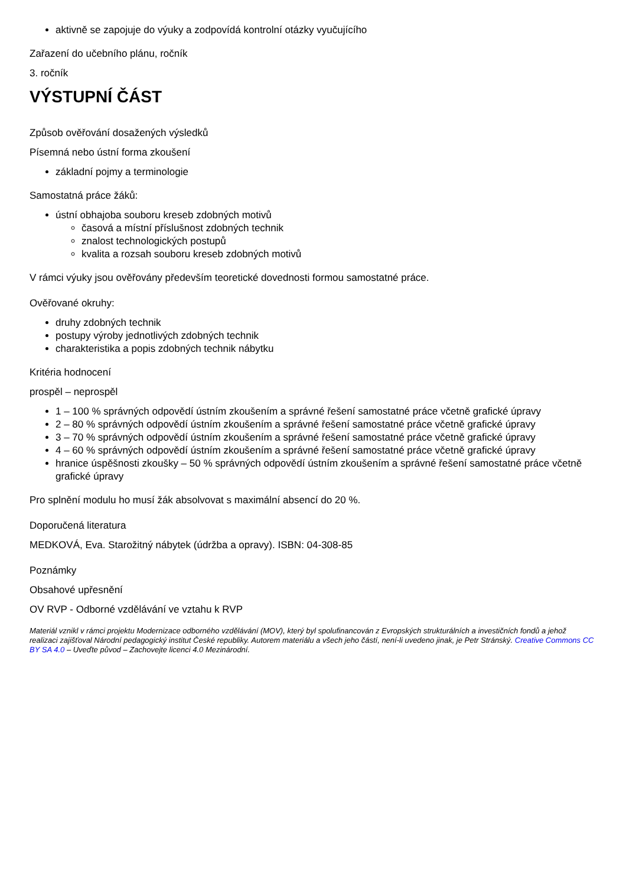aktivně se zapojuje do výuky a zodpovídá kontrolní otázky vyučujícího
Zařazení do učebního plánu, ročník
3. ročník
VÝSTUPNÍ ČÁST
Způsob ověřování dosažených výsledků
Písemná nebo ústní forma zkoušení
základní pojmy a terminologie
Samostatná práce žáků:
ústní obhajoba souboru kreseb zdobných motivů
časová a místní příslušnost zdobných technik
znalost technologických postupů
kvalita a rozsah souboru kreseb zdobných motivů
V rámci výuky jsou ověřovány především teoretické dovednosti formou samostatné práce.
Ověřované okruhy:
druhy zdobných technik
postupy výroby jednotlivých zdobných technik
charakteristika a popis zdobných technik nábytku
Kritéria hodnocení
prospěl – neprospěl
1 – 100 % správných odpovědí ústním zkoušením a správné řešení samostatné práce včetně grafické úpravy
2 – 80 % správných odpovědí ústním zkoušením a správné řešení samostatné práce včetně grafické úpravy
3 – 70 % správných odpovědí ústním zkoušením a správné řešení samostatné práce včetně grafické úpravy
4 – 60 % správných odpovědí ústním zkoušením a správné řešení samostatné práce včetně grafické úpravy
hranice úspěšnosti zkoušky – 50 % správných odpovědí ústním zkoušením a správné řešení samostatné práce včetně grafické úpravy
Pro splnění modulu ho musí žák absolvovat s maximální absencí do 20 %.
Doporučená literatura
MEDKOVÁ, Eva. Starožitný nábytek (údržba a opravy). ISBN: 04-308-85
Poznámky
Obsahové upřesnění
OV RVP - Odborné vzdělávání ve vztahu k RVP
Materiál vznikl v rámci projektu Modernizace odborného vzdělávání (MOV), který byl spolufinancován z Evropských strukturálních a investičních fondů a jehož realizaci zajišťoval Národní pedagogický institut České republiky. Autorem materiálu a všech jeho částí, není-li uvedeno jinak, je Petr Stránský. Creative Commons CC BY SA 4.0 – Uveďte původ – Zachovejte licenci 4.0 Mezinárodní.